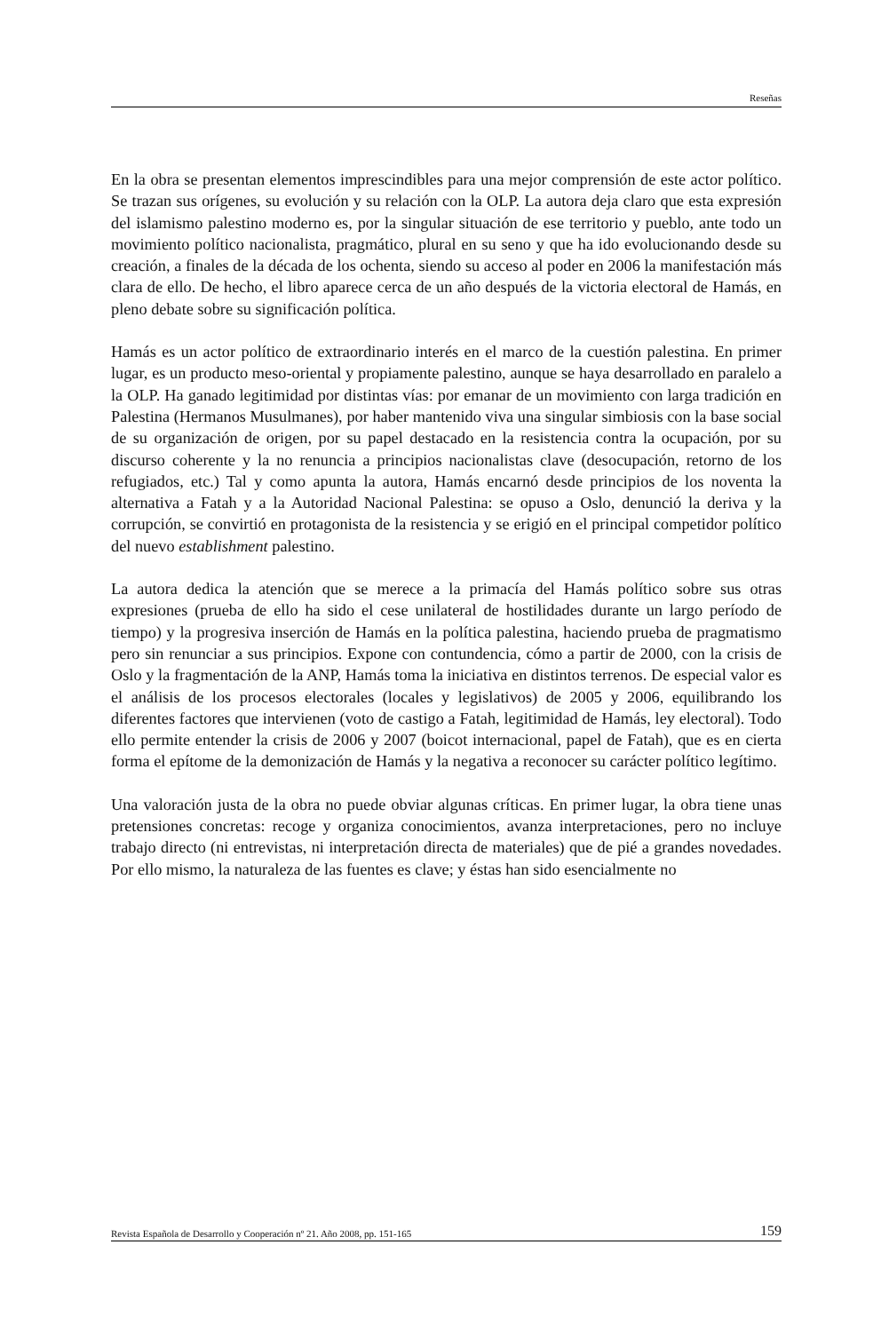Reseñas
En la obra se presentan elementos imprescindibles para una mejor comprensión de este actor político. Se trazan sus orígenes, su evolución y su relación con la OLP. La autora deja claro que esta expresión del islamismo palestino moderno es, por la singular situación de ese territorio y pueblo, ante todo un movimiento político nacionalista, pragmático, plural en su seno y que ha ido evolucionando desde su creación, a finales de la década de los ochenta, siendo su acceso al poder en 2006 la manifestación más clara de ello. De hecho, el libro aparece cerca de un año después de la victoria electoral de Hamás, en pleno debate sobre su significación política.
Hamás es un actor político de extraordinario interés en el marco de la cuestión palestina. En primer lugar, es un producto meso-oriental y propiamente palestino, aunque se haya desarrollado en paralelo a la OLP. Ha ganado legitimidad por distintas vías: por emanar de un movimiento con larga tradición en Palestina (Hermanos Musulmanes), por haber mantenido viva una singular simbiosis con la base social de su organización de origen, por su papel destacado en la resistencia contra la ocupación, por su discurso coherente y la no renuncia a principios nacionalistas clave (desocupación, retorno de los refugiados, etc.) Tal y como apunta la autora, Hamás encarnó desde principios de los noventa la alternativa a Fatah y a la Autoridad Nacional Palestina: se opuso a Oslo, denunció la deriva y la corrupción, se convirtió en protagonista de la resistencia y se erigió en el principal competidor político del nuevo establishment palestino.
La autora dedica la atención que se merece a la primacía del Hamás político sobre sus otras expresiones (prueba de ello ha sido el cese unilateral de hostilidades durante un largo período de tiempo) y la progresiva inserción de Hamás en la política palestina, haciendo prueba de pragmatismo pero sin renunciar a sus principios. Expone con contundencia, cómo a partir de 2000, con la crisis de Oslo y la fragmentación de la ANP, Hamás toma la iniciativa en distintos terrenos. De especial valor es el análisis de los procesos electorales (locales y legislativos) de 2005 y 2006, equilibrando los diferentes factores que intervienen (voto de castigo a Fatah, legitimidad de Hamás, ley electoral). Todo ello permite entender la crisis de 2006 y 2007 (boicot internacional, papel de Fatah), que es en cierta forma el epítome de la demonización de Hamás y la negativa a reconocer su carácter político legítimo.
Una valoración justa de la obra no puede obviar algunas críticas. En primer lugar, la obra tiene unas pretensiones concretas: recoge y organiza conocimientos, avanza interpretaciones, pero no incluye trabajo directo (ni entrevistas, ni interpretación directa de materiales) que de pié a grandes novedades. Por ello mismo, la naturaleza de las fuentes es clave; y éstas han sido esencialmente no
Revista Española de Desarrollo y Cooperación nº 21. Año 2008, pp. 151-165 159